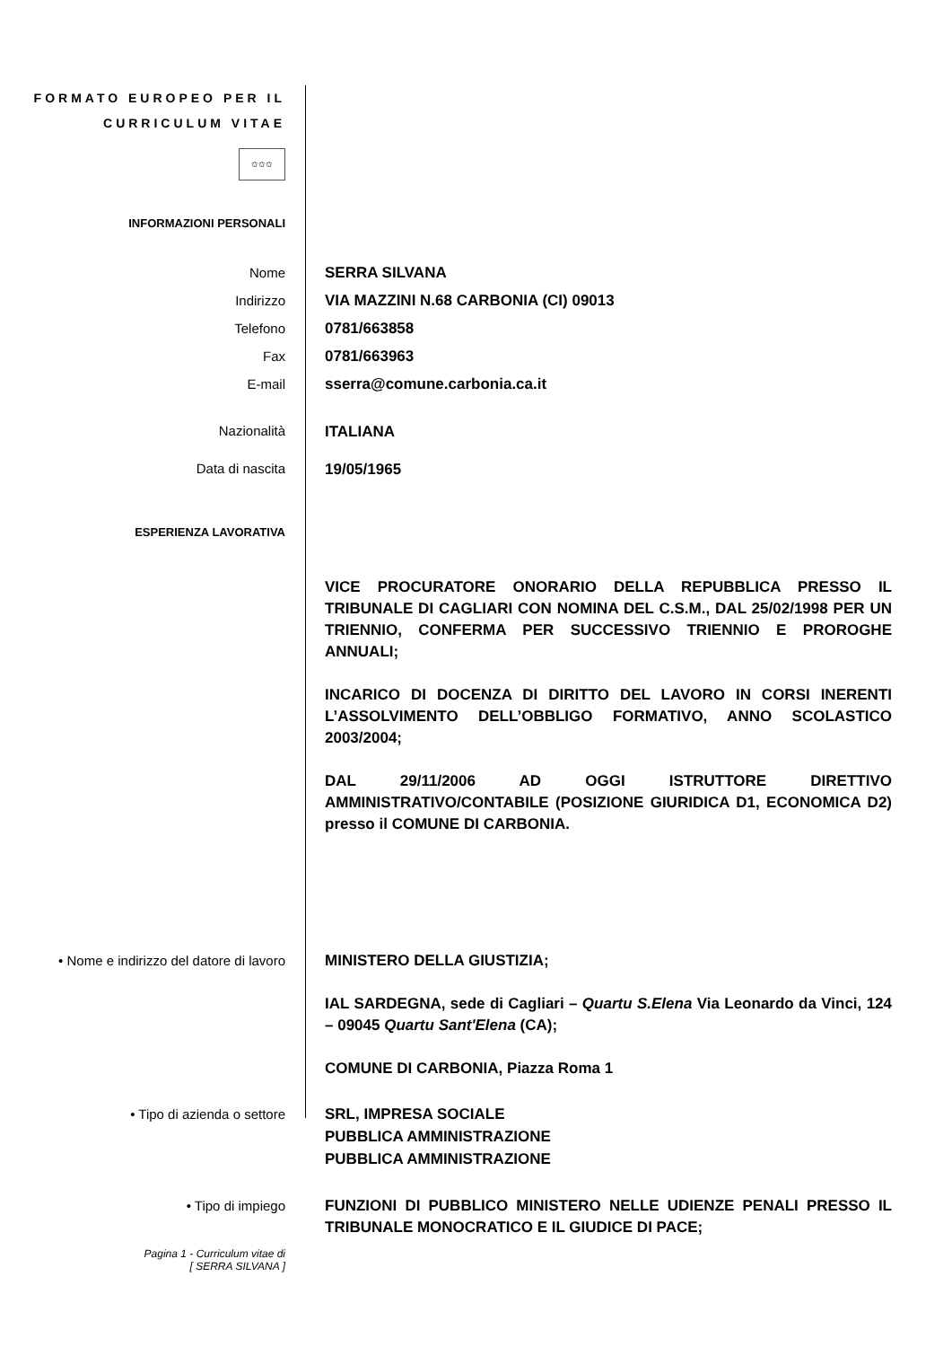FORMATO EUROPEO PER IL CURRICULUM VITAE
✩✩✩
INFORMAZIONI PERSONALI
Nome
Indirizzo
Telefono
Fax
E-mail
SERRA SILVANA
VIA MAZZINI N.68 CARBONIA (CI) 09013
0781/663858
0781/663963
sserra@comune.carbonia.ca.it
Nazionalità ITALIANA
Data di nascita 19/05/1965
ESPERIENZA LAVORATIVA
VICE PROCURATORE ONORARIO DELLA REPUBBLICA PRESSO IL TRIBUNALE DI CAGLIARI CON NOMINA DEL C.S.M., DAL 25/02/1998 PER UN TRIENNIO, CONFERMA PER SUCCESSIVO TRIENNIO E PROROGHE ANNUALI;
INCARICO DI DOCENZA DI DIRITTO DEL LAVORO IN CORSI INERENTI L’ASSOLVIMENTO DELL’OBBLIGO FORMATIVO, ANNO SCOLASTICO 2003/2004;
DAL 29/11/2006 AD OGGI ISTRUTTORE DIRETTIVO AMMINISTRATIVO/CONTABILE (POSIZIONE GIURIDICA D1, ECONOMICA D2) presso il COMUNE DI CARBONIA.
• Nome e indirizzo del datore di lavoro
MINISTERO DELLA GIUSTIZIA;
IAL SARDEGNA, sede di Cagliari – Quartu S.Elena Via Leonardo da Vinci, 124 – 09045 Quartu Sant'Elena (CA);
COMUNE DI CARBONIA, Piazza Roma 1
• Tipo di azienda o settore SRL, IMPRESA SOCIALE
PUBBLICA AMMINISTRAZIONE
PUBBLICA AMMINISTRAZIONE
• Tipo di impiego FUNZIONI DI PUBBLICO MINISTERO NELLE UDIENZE PENALI PRESSO IL TRIBUNALE MONOCRATICO E IL GIUDICE DI PACE;
Pagina 1 - Curriculum vitae di
[ SERRA SILVANA ]